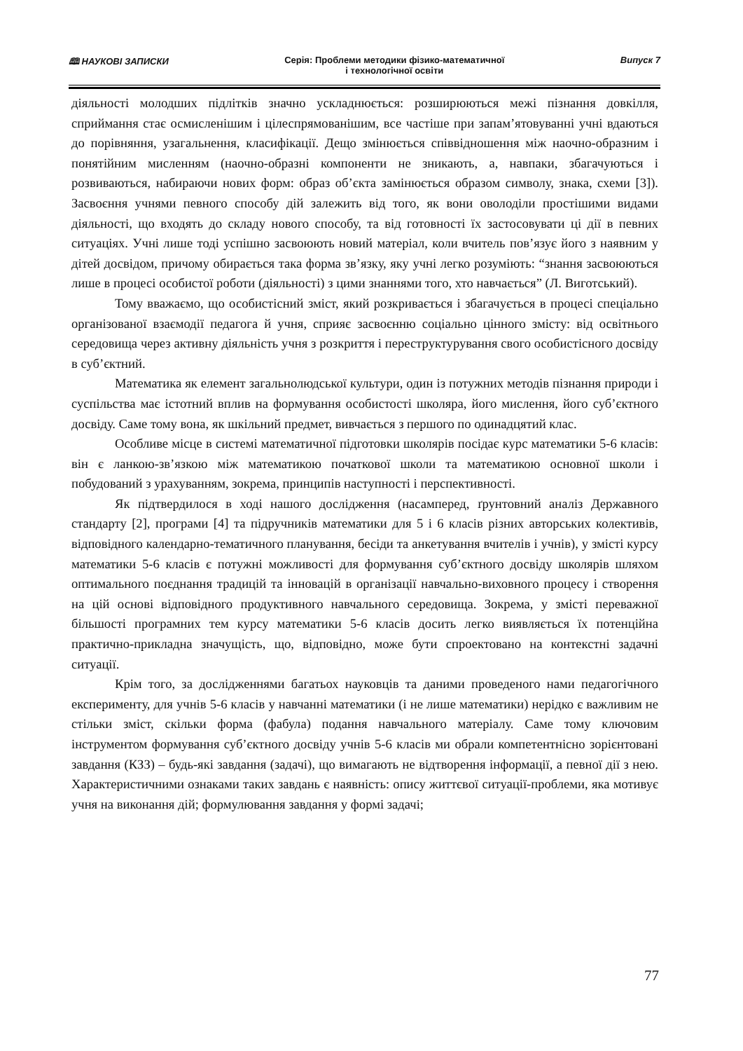🕮 НАУКОВІ ЗАПИСКИ Серія: Проблеми методики фізико-математичної
і технологічної освіти
Випуск 7
діяльності молодших підлітків значно ускладнюється: розширюються межі пізнання довкілля, сприймання стає осмисленішим і цілеспрямованішим, все частіше при запам’ятовуванні учні вдаються до порівняння, узагальнення, класифікації. Дещо змінюється співвідношення між наочно-образним і понятійним мисленням (наочно-образні компоненти не зникають, а, навпаки, збагачуються і розвиваються, набираючи нових форм: образ об’єкта замінюється образом символу, знака, схеми [3]). Засвоєння учнями певного способу дій залежить від того, як вони оволоділи простішими видами діяльності, що входять до складу нового способу, та від готовності їх застосовувати ці дії в певних ситуаціях. Учні лише тоді успішно засвоюють новий матеріал, коли вчитель пов’язує його з наявним у дітей досвідом, причому обирається така форма зв’язку, яку учні легко розуміють: “знання засвоюються лише в процесі особистої роботи (діяльності) з цими знаннями того, хто навчається” (Л. Виготський).
Тому вважаємо, що особистісний зміст, який розкривається і збагачується в процесі спеціально організованої взаємодії педагога й учня, сприяє засвоєнню соціально цінного змісту: від освітнього середовища через активну діяльність учня з розкриття і переструктурування свого особистісного досвіду в суб’єктний.
Математика як елемент загальнолюдської культури, один із потужних методів пізнання природи і суспільства має істотний вплив на формування особистості школяра, його мислення, його суб’єктного досвіду. Саме тому вона, як шкільний предмет, вивчається з першого по одинадцятий клас.
Особливе місце в системі математичної підготовки школярів посідає курс математики 5-6 класів: він є ланкою-зв’язкою між математикою початкової школи та математикою основної школи і побудований з урахуванням, зокрема, принципів наступності і перспективності.
Як підтвердилося в ході нашого дослідження (насамперед, ґрунтовний аналіз Державного стандарту [2], програми [4] та підручників математики для 5 і 6 класів різних авторських колективів, відповідного календарно-тематичного планування, бесіди та анкетування вчителів і учнів), у змісті курсу математики 5-6 класів є потужні можливості для формування суб’єктного досвіду школярів шляхом оптимального поєднання традицій та інновацій в організації навчально-виховного процесу і створення на цій основі відповідного продуктивного навчального середовища. Зокрема, у змісті переважної більшості програмних тем курсу математики 5-6 класів досить легко виявляється їх потенційна практично-прикладна значущість, що, відповідно, може бути спроектовано на контекстні задачні ситуації.
Крім того, за дослідженнями багатьох науковців та даними проведеного нами педагогічного експерименту, для учнів 5-6 класів у навчанні математики (і не лише математики) нерідко є важливим не стільки зміст, скільки форма (фабула) подання навчального матеріалу. Саме тому ключовим інструментом формування суб’єктного досвіду учнів 5-6 класів ми обрали компетентнісно зорієнтовані завдання (КЗЗ) – будь-які завдання (задачі), що вимагають не відтворення інформації, а певної дії з нею. Характеристичними ознаками таких завдань є наявність: опису життєвої ситуації-проблеми, яка мотивує учня на виконання дій; формулювання завдання у формі задачі;
77